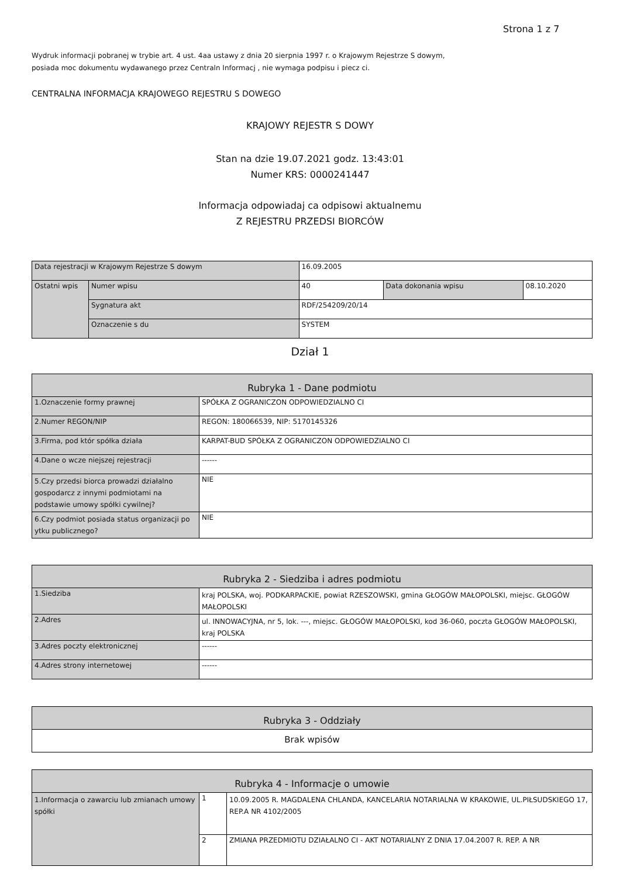Strona 1 z 7
Wydruk informacji pobranej w trybie art. 4 ust. 4aa ustawy z dnia 20 sierpnia 1997 r. o Krajowym Rejestrze S dowym,
posiada moc dokumentu wydawanego przez Centraln Informacj , nie wymaga podpisu i piecz ci.
CENTRALNA INFORMACJA KRAJOWEGO REJESTRU S DOWEGO
KRAJOWY REJESTR S DOWY
Stan na dzie 19.07.2021 godz. 13:43:01
Numer KRS: 0000241447
Informacja odpowiadaj ca odpisowi aktualnemu
Z REJESTRU PRZEDSI BIORCÓW
| Data rejestracji w Krajowym Rejestrze S dowym | | 16.09.2005 | | |
| Ostatni wpis | Numer wpisu | 40 | Data dokonania wpisu | 08.10.2020 |
| | Sygnatura akt | RDF/254209/20/14 | | |
| | Oznaczenie s du | SYSTEM | | |
Dział 1
| Rubryka 1 - Dane podmiotu | |
| 1.Oznaczenie formy prawnej | SPÓŁKA Z OGRANICZON ODPOWIEDZIALNO CI |
| 2.Numer REGON/NIP | REGON: 180066539, NIP: 5170145326 |
| 3.Firma, pod któr spółka działa | KARPAT-BUD SPÓŁKA Z OGRANICZON ODPOWIEDZIALNO CI |
| 4.Dane o wcze niejszej rejestracji | ------ |
| 5.Czy przedsi biorca prowadzi działalno gospodarcz z innymi podmiotami na podstawie umowy spółki cywilnej? | NIE |
| 6.Czy podmiot posiada status organizacji po ytku publicznego? | NIE |
| Rubryka 2 - Siedziba i adres podmiotu | |
| 1.Siedziba | kraj POLSKA, woj. PODKARPACKIE, powiat RZESZOWSKI, gmina GŁOGÓW MAŁOPOLSKI, miejsc. GŁOGÓW MAŁOPOLSKI |
| 2.Adres | ul. INNOWACYJNA, nr 5, lok. ---, miejsc. GŁOGÓW MAŁOPOLSKI, kod 36-060, poczta GŁOGÓW MAŁOPOLSKI, kraj POLSKA |
| 3.Adres poczty elektronicznej | ------ |
| 4.Adres strony internetowej | ------ |
| Rubryka 3 - Oddziały |
| Brak wpisów |
| Rubryka 4 - Informacje o umowie | | |
| 1.Informacja o zawarciu lub zmianach umowy spółki | 1 | 10.09.2005 R. MAGDALENA CHLANDA, KANCELARIA NOTARIALNA W KRAKOWIE, UL.PIŁSUDSKIEGO 17, REP.A NR 4102/2005 |
| | 2 | ZMIANA PRZEDMIOTU DZIAŁALNO CI - AKT NOTARIALNY Z DNIA 17.04.2007 R. REP. A NR |